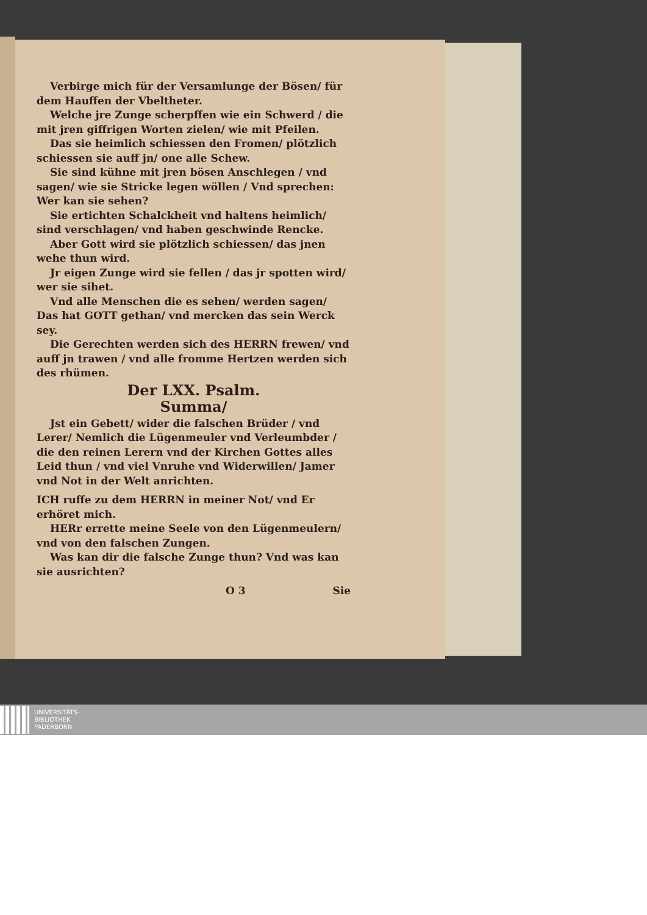Verbirge mich für der Versamlunge der Bösen/ für dem Hauffen der Vbeltheter.
Welche jre Zunge scherpffen wie ein Schwerd / die mit jren giffrigen Worten zielen/ wie mit Pfeilen.
Das sie heimlich schiessen den Fromen/ plötzlich schiessen sie auff jn/ one alle Schew.
Sie sind kühne mit jren bösen Anschlegen / vnd sagen/ wie sie Stricke legen wöllen / Vnd sprechen: Wer kan sie sehen?
Sie ertichten Schalckheit vnd haltens heimlich/ sind verschlagen/ vnd haben geschwinde Rencke.
Aber Gott wird sie plötzlich schiessen/ das jnen wehe thun wird.
Jr eigen Zunge wird sie fellen / das jr spotten wird/ wer sie sihet.
Vnd alle Menschen die es sehen/ werden sagen/ Das hat GOTT gethan/ vnd mercken das sein Werck sey.
Die Gerechten werden sich des HERRN frewen/ vnd auff jn trawen / vnd alle fromme Hertzen werden sich des rhümen.
Der LXX. Psalm.
Summa/
Jst ein Gebett/ wider die falschen Brüder / vnd Lerer/ Nemlich die Lügenmeuler vnd Verleumbder / die den reinen Lerern vnd der Kirchen Gottes alles Leid thun / vnd viel Vnruhe vnd Widerwillen/ Jamer vnd Not in der Welt anrichten.
ICH ruffe zu dem HERRN in meiner Not/ vnd Er erhöret mich.
HERr errette meine Seele von den Lügenmeulern/ vnd von den falschen Zungen.
Was kan dir die falsche Zunge thun? Vnd was kan sie ausrichten?
O 3 Sie
UNIVERSITÄTS-
BIBLIOTHEK
PADERBORN